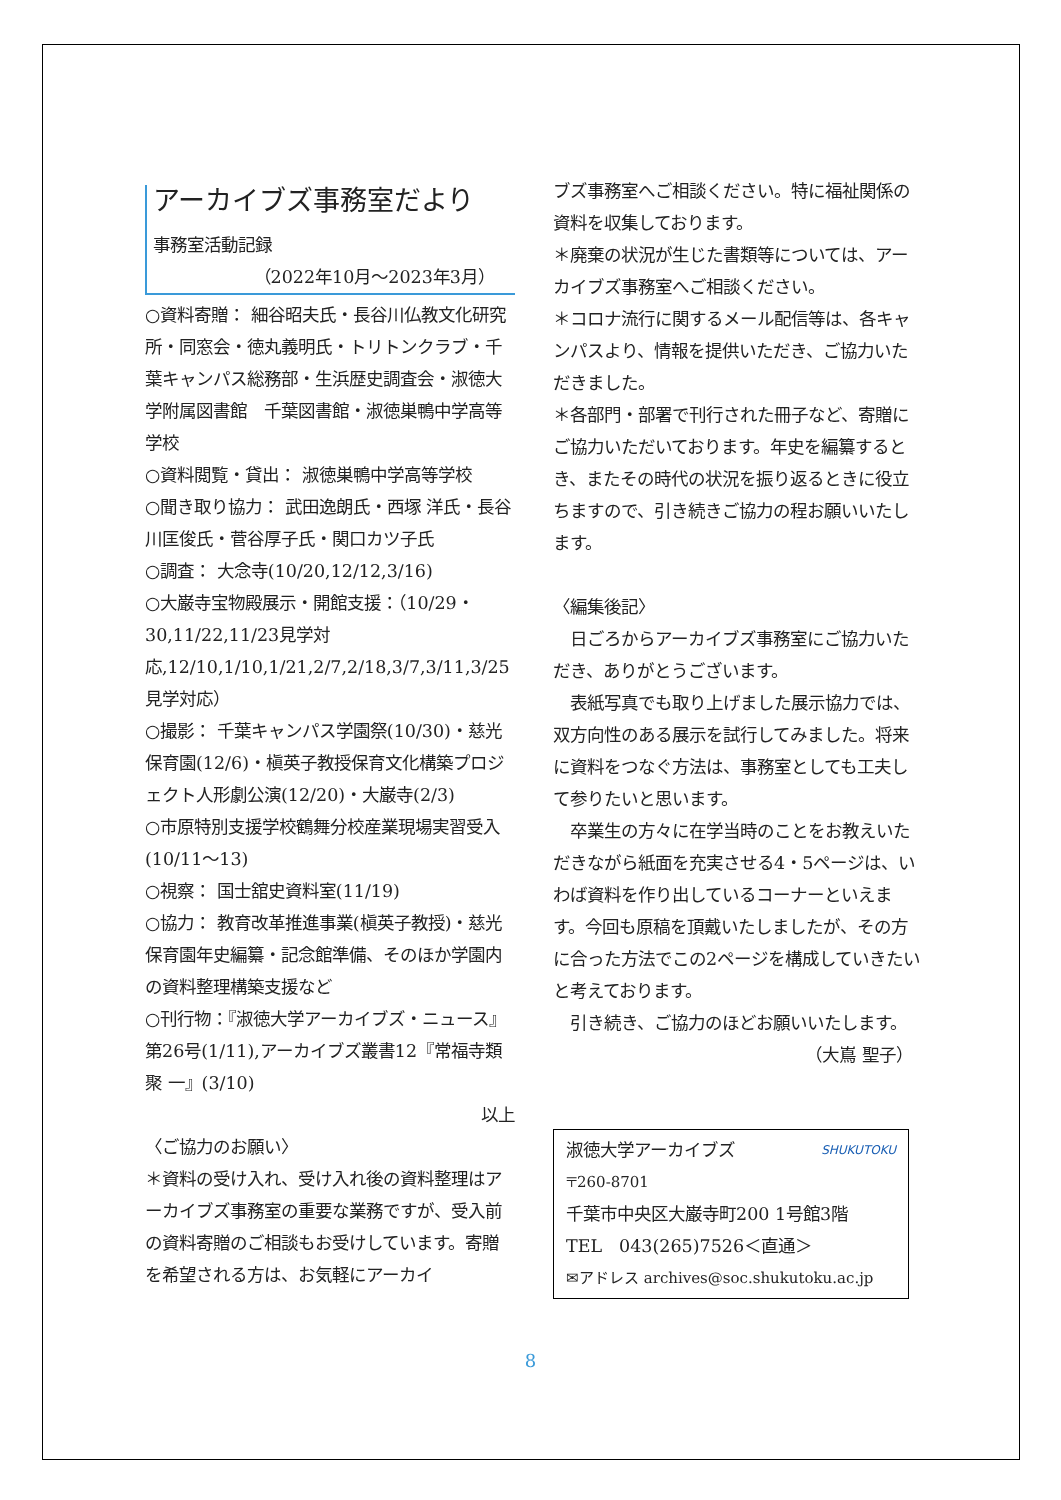アーカイブズ事務室だより
事務室活動記録
（2022年10月～2023年3月）
○資料寄贈： 細谷昭夫氏・長谷川仏教文化研究所・同窓会・徳丸義明氏・トリトンクラブ・千葉キャンパス総務部・生浜歴史調査会・淑徳大学附属図書館　千葉図書館・淑徳巣鴨中学高等学校
○資料閲覧・貸出： 淑徳巣鴨中学高等学校
○聞き取り協力： 武田逸朗氏・西塚 洋氏・長谷川匡俊氏・菅谷厚子氏・関口カツ子氏
○調査： 大念寺(10/20,12/12,3/16)
○大巌寺宝物殿展示・開館支援：（10/29・30,11/22,11/23見学対応,12/10,1/10,1/21,2/7,2/18,3/7,3/11,3/25見学対応）
○撮影： 千葉キャンパス学園祭(10/30)・慈光保育園(12/6)・槇英子教授保育文化構築プロジェクト人形劇公演(12/20)・大巌寺(2/3)
○市原特別支援学校鶴舞分校産業現場実習受入(10/11～13)
○視察： 国士舘史資料室(11/19)
○協力： 教育改革推進事業(槇英子教授)・慈光保育園年史編纂・記念館準備、そのほか学園内の資料整理構築支援など
○刊行物：『淑徳大学アーカイブズ・ニュース』第26号(1/11),アーカイブズ叢書12『常福寺類聚 一』(3/10)
以上
〈ご協力のお願い〉
＊資料の受け入れ、受け入れ後の資料整理はアーカイブズ事務室の重要な業務ですが、受入前の資料寄贈のご相談もお受けしています。寄贈を希望される方は、お気軽にアーカイ
ブズ事務室へご相談ください。特に福祉関係の資料を収集しております。
＊廃棄の状況が生じた書類等については、アーカイブズ事務室へご相談ください。
＊コロナ流行に関するメール配信等は、各キャンパスより、情報を提供いただき、ご協力いただきました。
＊各部門・部署で刊行された冊子など、寄贈にご協力いただいております。年史を編纂するとき、またその時代の状況を振り返るときに役立ちますので、引き続きご協力の程お願いいたします。
〈編集後記〉
　日ごろからアーカイブズ事務室にご協力いただき、ありがとうございます。
　表紙写真でも取り上げました展示協力では、双方向性のある展示を試行してみました。将来に資料をつなぐ方法は、事務室としても工夫して参りたいと思います。
　卒業生の方々に在学当時のことをお教えいただきながら紙面を充実させる4・5ページは、いわば資料を作り出しているコーナーといえます。今回も原稿を頂戴いたしましたが、その方に合った方法でこの2ページを構成していきたいと考えております。
　引き続き、ご協力のほどお願いいたします。
（大嶌 聖子）
淑徳大学アーカイブズ SHUKUTOKU
〒260-8701
千葉市中央区大巌寺町200 1号館3階
TEL　043(265)7526＜直通＞
✉アドレス archives@soc.shukutoku.ac.jp
8